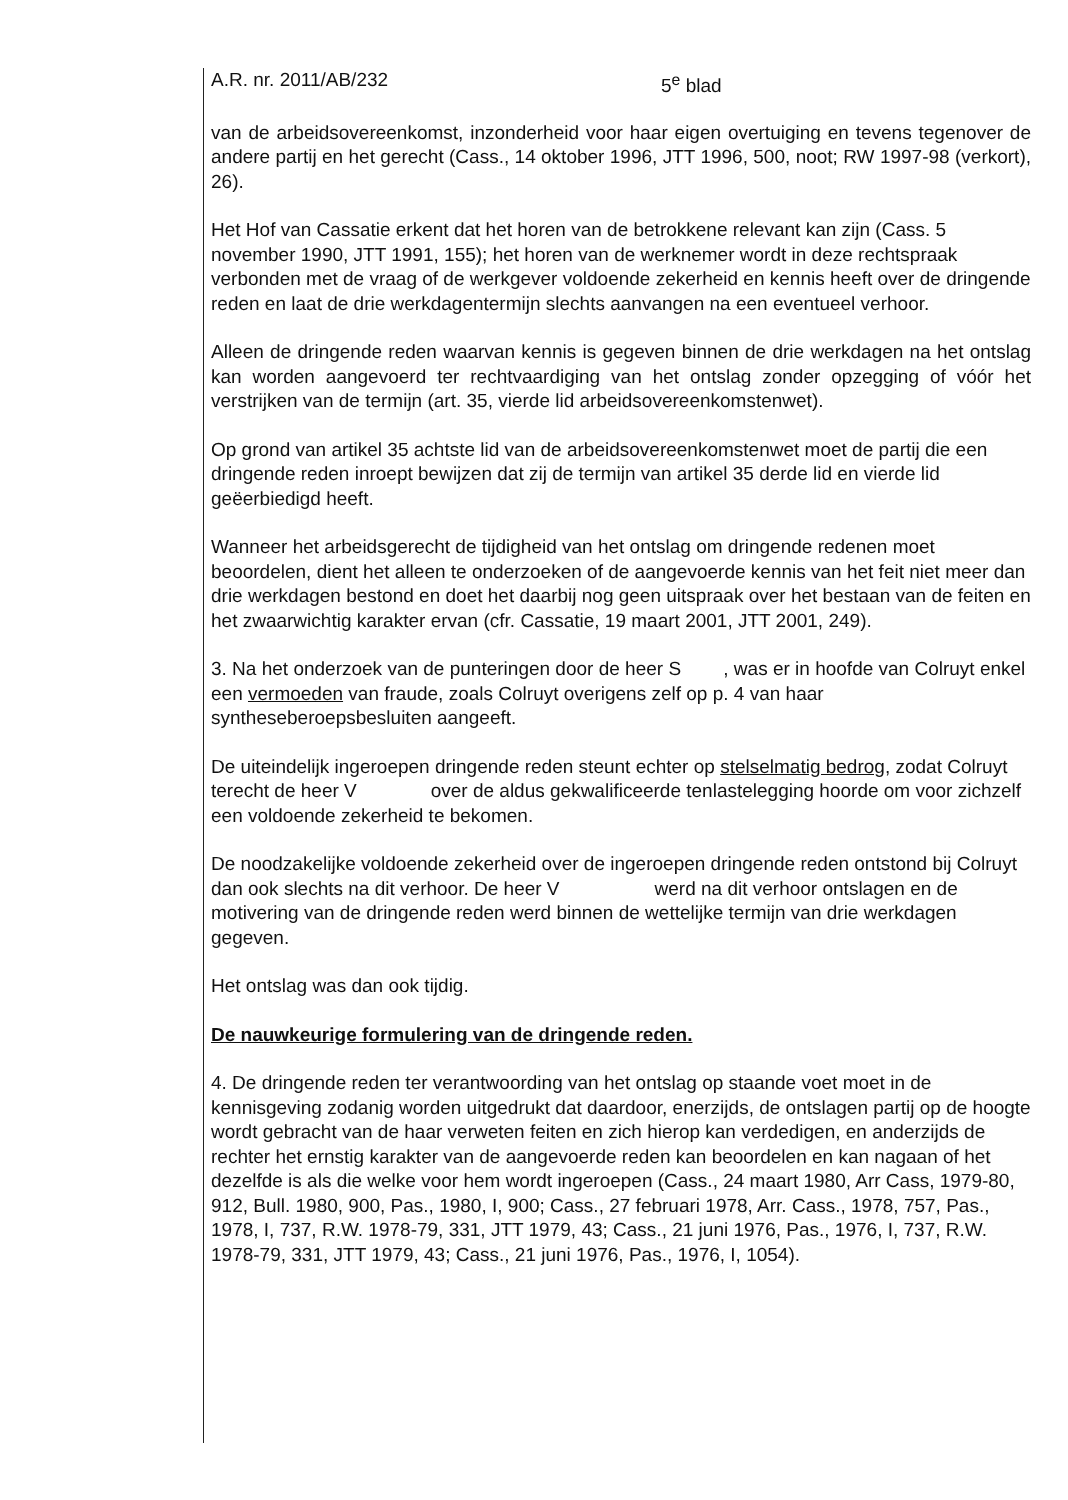A.R. nr. 2011/AB/232 5<sup>e</sup> blad
van de arbeidsovereenkomst, inzonderheid voor haar eigen overtuiging en tevens tegenover de andere partij en het gerecht (Cass., 14 oktober 1996, JTT 1996, 500, noot; RW 1997-98 (verkort), 26).
Het Hof van Cassatie erkent dat het horen van de betrokkene relevant kan zijn (Cass. 5 november 1990, JTT 1991, 155); het horen van de werknemer wordt in deze rechtspraak verbonden met de vraag of de werkgever voldoende zekerheid en kennis heeft over de dringende reden en laat de drie werkdagentermijn slechts aanvangen na een eventueel verhoor.
Alleen de dringende reden waarvan kennis is gegeven binnen de drie werkdagen na het ontslag kan worden aangevoerd ter rechtvaardiging van het ontslag zonder opzegging of vóór het verstrijken van de termijn (art. 35, vierde lid arbeidsovereenkomstenwet).
Op grond van artikel 35 achtste lid van de arbeidsovereenkomstenwet moet de partij die een dringende reden inroept bewijzen dat zij de termijn van artikel 35 derde lid en vierde lid geëerbiedigd heeft.
Wanneer het arbeidsgerecht de tijdigheid van het ontslag om dringende redenen moet beoordelen, dient het alleen te onderzoeken of de aangevoerde kennis van het feit niet meer dan drie werkdagen bestond en doet het daarbij nog geen uitspraak over het bestaan van de feiten en het zwaarwichtig karakter ervan (cfr. Cassatie, 19 maart 2001, JTT 2001, 249).
3. Na het onderzoek van de punteringen door de heer S , was er in hoofde van Colruyt enkel een vermoeden van fraude, zoals Colruyt overigens zelf op p. 4 van haar syntheseberoepsbesluiten aangeeft.
De uiteindelijk ingeroepen dringende reden steunt echter op stelselmatig bedrog, zodat Colruyt terecht de heer V over de aldus gekwalificeerde tenlastelegging hoorde om voor zichzelf een voldoende zekerheid te bekomen.
De noodzakelijke voldoende zekerheid over de ingeroepen dringende reden ontstond bij Colruyt dan ook slechts na dit verhoor. De heer V werd na dit verhoor ontslagen en de motivering van de dringende reden werd binnen de wettelijke termijn van drie werkdagen gegeven.
Het ontslag was dan ook tijdig.
De nauwkeurige formulering van de dringende reden.
4. De dringende reden ter verantwoording van het ontslag op staande voet moet in de kennisgeving zodanig worden uitgedrukt dat daardoor, enerzijds, de ontslagen partij op de hoogte wordt gebracht van de haar verweten feiten en zich hierop kan verdedigen, en anderzijds de rechter het ernstig karakter van de aangevoerde reden kan beoordelen en kan nagaan of het dezelfde is als die welke voor hem wordt ingeroepen (Cass., 24 maart 1980, Arr Cass, 1979-80, 912, Bull. 1980, 900, Pas., 1980, I, 900; Cass., 27 februari 1978, Arr. Cass., 1978, 757, Pas., 1978, I, 737, R.W. 1978-79, 331, JTT 1979, 43; Cass., 21 juni 1976, Pas., 1976, I, 737, R.W. 1978-79, 331, JTT 1979, 43; Cass., 21 juni 1976, Pas., 1976, I, 1054).